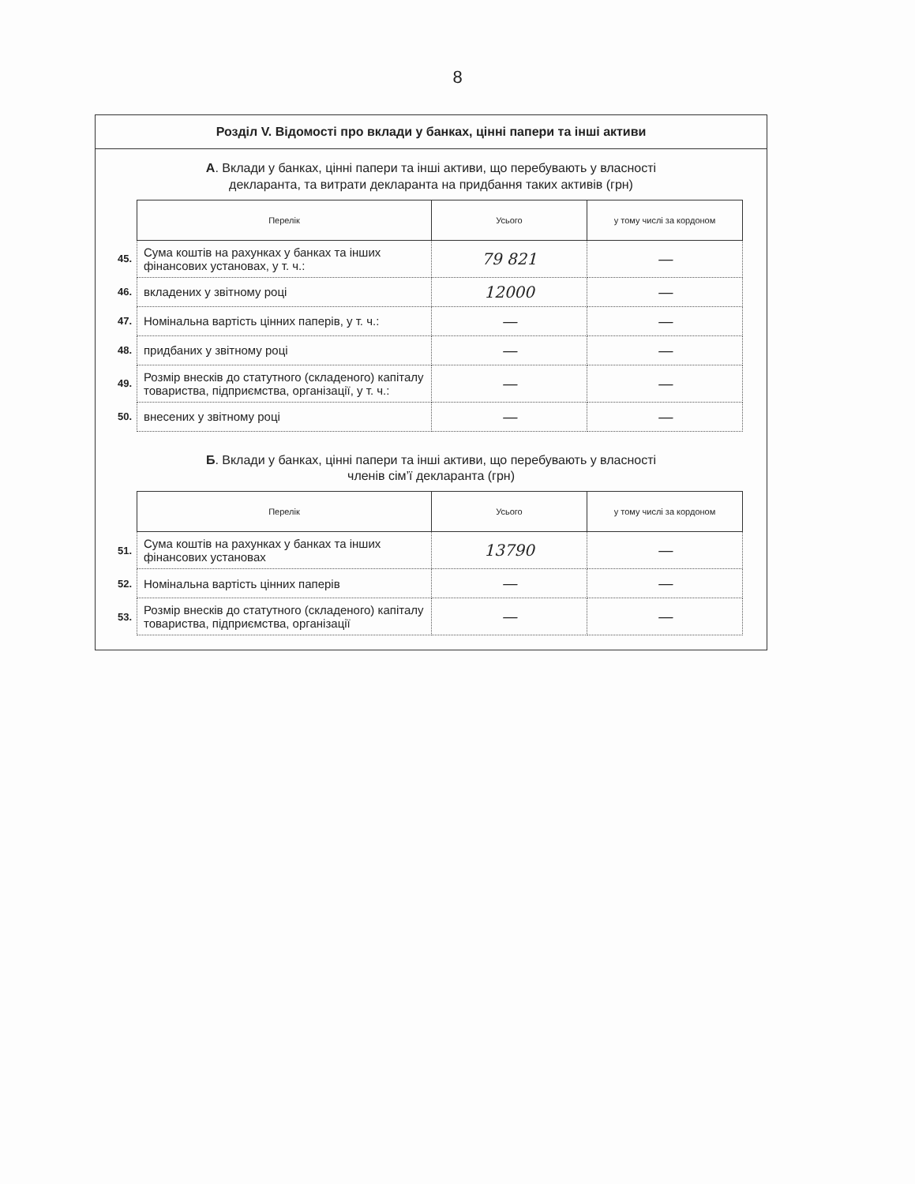8
Розділ V. Відомості про вклади у банках, цінні папери та інші активи
А. Вклади у банках, цінні папери та інші активи, що перебувають у власності
декларанта, та витрати декларанта на придбання таких активів (грн)
| | Перелік | Усього | у тому числі за кордоном |
| 45. | Сума коштів на рахунках у банках та інших фінансових установах, у т. ч.: | 79 821 | — |
| 46. | вкладених у звітному році | 12000 | — |
| 47. | Номінальна вартість цінних паперів, у т. ч.: | — | — |
| 48. | придбаних у звітному році | — | — |
| 49. | Розмір внесків до статутного (складеного) капіталу товариства, підприємства, організації, у т. ч.: | — | — |
| 50. | внесених у звітному році | — | — |
Б. Вклади у банках, цінні папери та інші активи, що перебувають у власності
членів сім’ї декларанта (грн)
| | Перелік | Усього | у тому числі за кордоном |
| 51. | Сума коштів на рахунках у банках та інших фінансових установах | 13790 | — |
| 52. | Номінальна вартість цінних паперів | — | — |
| 53. | Розмір внесків до статутного (складеного) капіталу товариства, підприємства, організації | — | — |